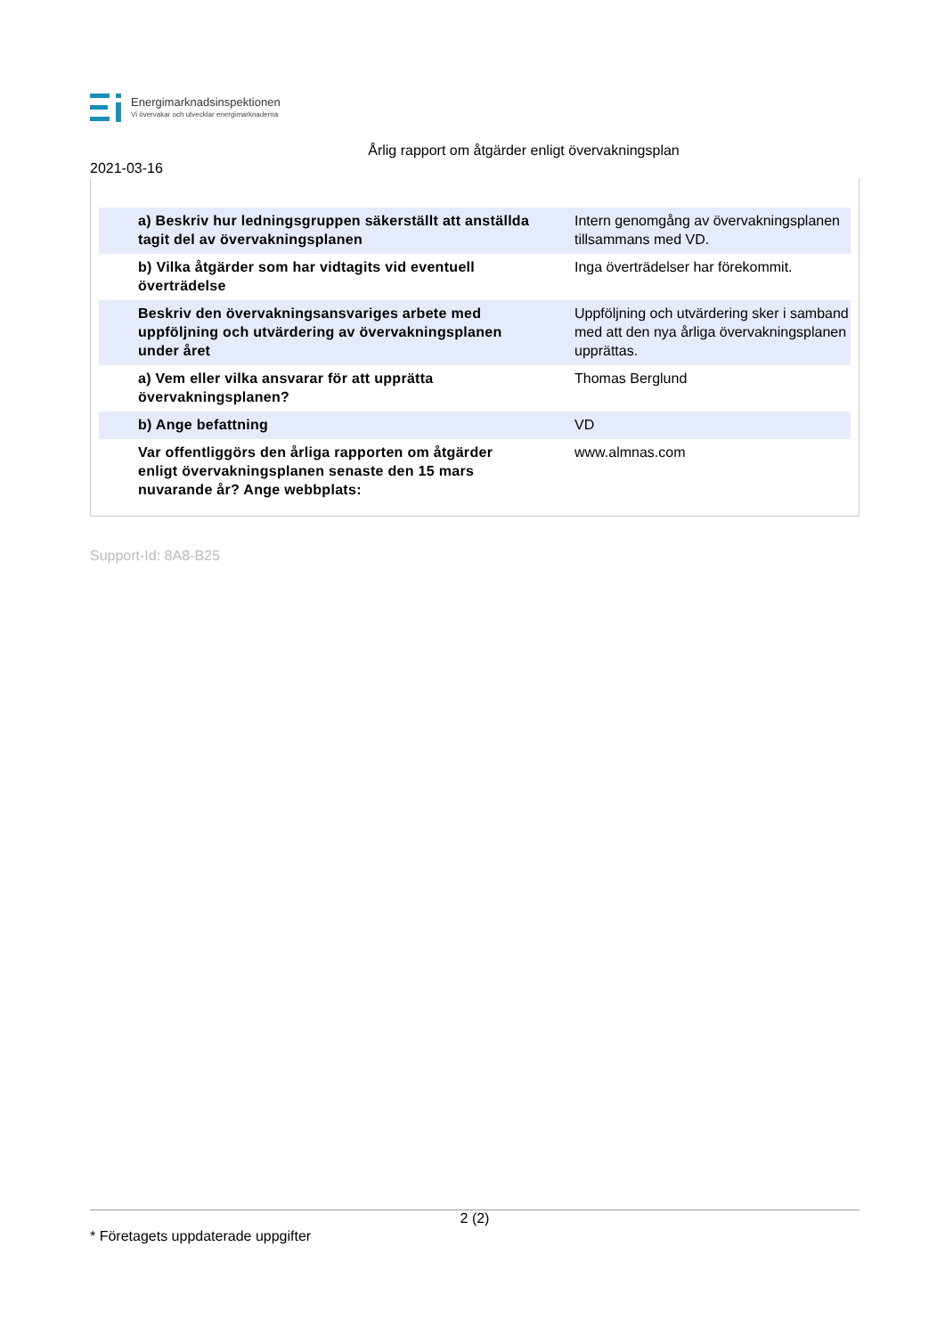Energimarknadsinspektionen
Vi övervakar och utvecklar energimarknaderna
Årlig rapport om åtgärder enligt övervakningsplan
2021-03-16
| a) Beskriv hur ledningsgruppen säkerställt att anställda tagit del av övervakningsplanen | Intern genomgång av övervakningsplanen tillsammans med VD. |
| b) Vilka åtgärder som har vidtagits vid eventuell överträdelse | Inga överträdelser har förekommit. |
| Beskriv den övervakningsansvariges arbete med uppföljning och utvärdering av övervakningsplanen under året | Uppföljning och utvärdering sker i samband med att den nya årliga övervakningsplanen upprättas. |
| a) Vem eller vilka ansvarar för att upprätta övervakningsplanen? | Thomas Berglund |
| b) Ange befattning | VD |
| Var offentliggörs den årliga rapporten om åtgärder enligt övervakningsplanen senaste den 15 mars nuvarande år? Ange webbplats: | www.almnas.com |
Support-Id: 8A8-B25
2 (2)
* Företagets uppdaterade uppgifter